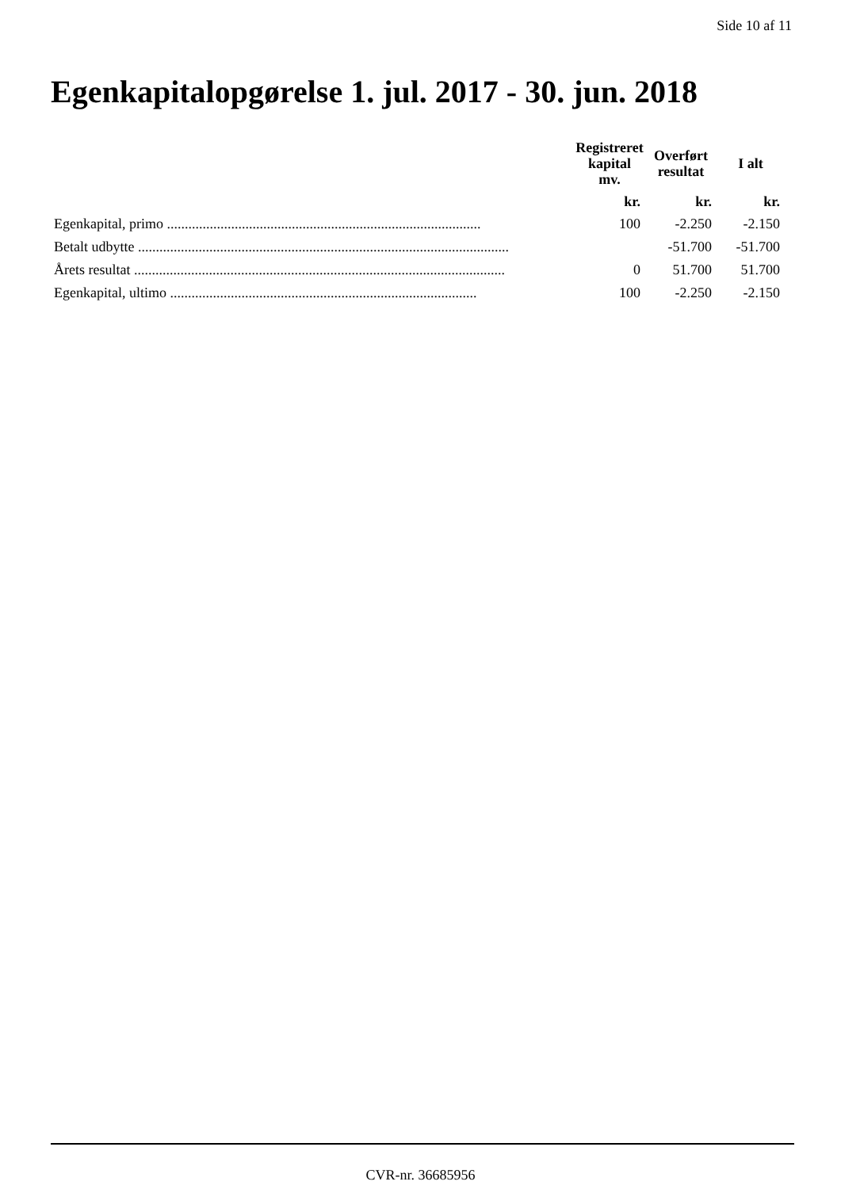Side 10 af 11
Egenkapitalopgørelse 1. jul. 2017 - 30. jun. 2018
| | Registreret kapital mv. | Overført resultat | I alt |
| --- | --- | --- | --- |
| | kr. | kr. | kr. |
| Egenkapital, primo ........................................................................................ | 100 | -2.250 | -2.150 |
| Betalt udbytte ........................................................................................................ | | -51.700 | -51.700 |
| Årets resultat ........................................................................................................ | 0 | 51.700 | 51.700 |
| Egenkapital, ultimo ...................................................................................... | 100 | -2.250 | -2.150 |
CVR-nr. 36685956